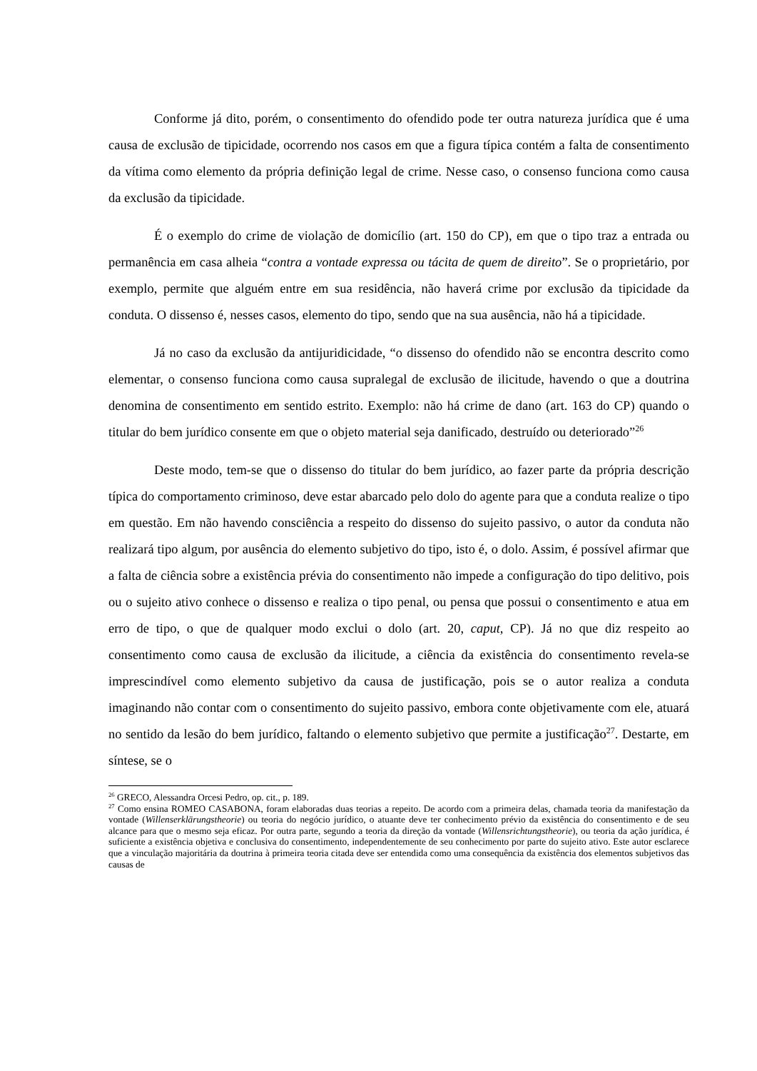Conforme já dito, porém, o consentimento do ofendido pode ter outra natureza jurídica que é uma causa de exclusão de tipicidade, ocorrendo nos casos em que a figura típica contém a falta de consentimento da vítima como elemento da própria definição legal de crime. Nesse caso, o consenso funciona como causa da exclusão da tipicidade.
É o exemplo do crime de violação de domicílio (art. 150 do CP), em que o tipo traz a entrada ou permanência em casa alheia “contra a vontade expressa ou tácita de quem de direito”. Se o proprietário, por exemplo, permite que alguém entre em sua residência, não haverá crime por exclusão da tipicidade da conduta. O dissenso é, nesses casos, elemento do tipo, sendo que na sua ausência, não há a tipicidade.
Já no caso da exclusão da antijuridicidade, “o dissenso do ofendido não se encontra descrito como elementar, o consenso funciona como causa supralegal de exclusão de ilicitude, havendo o que a doutrina denomina de consentimento em sentido estrito. Exemplo: não há crime de dano (art. 163 do CP) quando o titular do bem jurídico consente em que o objeto material seja danificado, destruído ou deteriorado”<sup>26</sup>
Deste modo, tem-se que o dissenso do titular do bem jurídico, ao fazer parte da própria descrição típica do comportamento criminoso, deve estar abarcado pelo dolo do agente para que a conduta realize o tipo em questão. Em não havendo consciência a respeito do dissenso do sujeito passivo, o autor da conduta não realizará tipo algum, por ausência do elemento subjetivo do tipo, isto é, o dolo. Assim, é possível afirmar que a falta de ciência sobre a existência prévia do consentimento não impede a configuração do tipo delitivo, pois ou o sujeito ativo conhece o dissenso e realiza o tipo penal, ou pensa que possui o consentimento e atua em erro de tipo, o que de qualquer modo exclui o dolo (art. 20, caput, CP). Já no que diz respeito ao consentimento como causa de exclusão da ilicitude, a ciência da existência do consentimento revela-se imprescindível como elemento subjetivo da causa de justificação, pois se o autor realiza a conduta imaginando não contar com o consentimento do sujeito passivo, embora conte objetivamente com ele, atuará no sentido da lesão do bem jurídico, faltando o elemento subjetivo que permite a justificação<sup>27</sup>. Destarte, em síntese, se o
<sup>26</sup> GRECO, Alessandra Orcesi Pedro, op. cit., p. 189.
<sup>27</sup> Como ensina ROMEO CASABONA, foram elaboradas duas teorias a repeito. De acordo com a primeira delas, chamada teoria da manifestação da vontade (Willenserklärungstheorie) ou teoria do negócio jurídico, o atuante deve ter conhecimento prévio da existência do consentimento e de seu alcance para que o mesmo seja eficaz. Por outra parte, segundo a teoria da direção da vontade (Willensrichtungstheorie), ou teoria da ação jurídica, é suficiente a existência objetiva e conclusiva do consentimento, independentemente de seu conhecimento por parte do sujeito ativo. Este autor esclarece que a vinculação majoritária da doutrina à primeira teoria citada deve ser entendida como uma consequência da existência dos elementos subjetivos das causas de